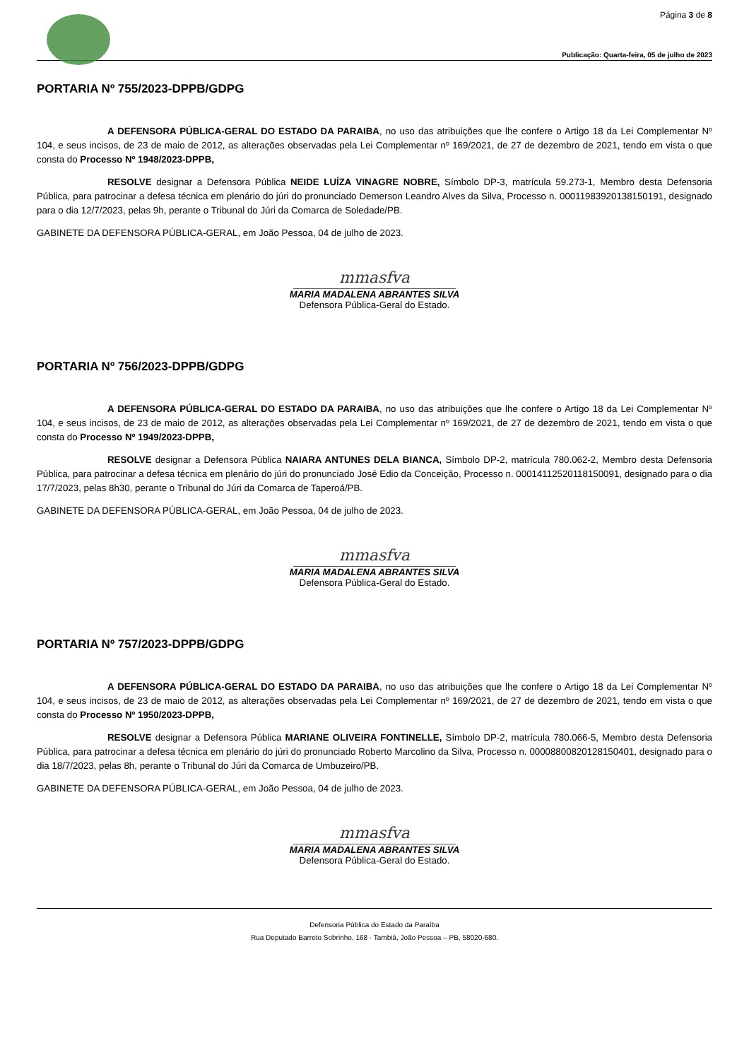Página 3 de 8
Publicação: Quarta-feira, 05 de julho de 2023
PORTARIA Nº 755/2023-DPPB/GDPG
A DEFENSORA PÚBLICA-GERAL DO ESTADO DA PARAIBA, no uso das atribuições que lhe confere o Artigo 18 da Lei Complementar Nº 104, e seus incisos, de 23 de maio de 2012, as alterações observadas pela Lei Complementar nº 169/2021, de 27 de dezembro de 2021, tendo em vista o que consta do Processo Nº 1948/2023-DPPB,
RESOLVE designar a Defensora Pública NEIDE LUÍZA VINAGRE NOBRE, Símbolo DP-3, matrícula 59.273-1, Membro desta Defensoria Pública, para patrocinar a defesa técnica em plenário do júri do pronunciado Demerson Leandro Alves da Silva, Processo n. 00011983920138150191, designado para o dia 12/7/2023, pelas 9h, perante o Tribunal do Júri da Comarca de Soledade/PB.
GABINETE DA DEFENSORA PÚBLICA-GERAL, em João Pessoa, 04 de julho de 2023.
mmasfva
MARIA MADALENA ABRANTES SILVA
Defensora Pública-Geral do Estado.
PORTARIA Nº 756/2023-DPPB/GDPG
A DEFENSORA PÚBLICA-GERAL DO ESTADO DA PARAIBA, no uso das atribuições que lhe confere o Artigo 18 da Lei Complementar Nº 104, e seus incisos, de 23 de maio de 2012, as alterações observadas pela Lei Complementar nº 169/2021, de 27 de dezembro de 2021, tendo em vista o que consta do Processo Nº 1949/2023-DPPB,
RESOLVE designar a Defensora Pública NAIARA ANTUNES DELA BIANCA, Símbolo DP-2, matrícula 780.062-2, Membro desta Defensoria Pública, para patrocinar a defesa técnica em plenário do júri do pronunciado José Edio da Conceição, Processo n. 00014112520118150091, designado para o dia 17/7/2023, pelas 8h30, perante o Tribunal do Júri da Comarca de Taperoá/PB.
GABINETE DA DEFENSORA PÚBLICA-GERAL, em João Pessoa, 04 de julho de 2023.
mmasfva
MARIA MADALENA ABRANTES SILVA
Defensora Pública-Geral do Estado.
PORTARIA Nº 757/2023-DPPB/GDPG
A DEFENSORA PÚBLICA-GERAL DO ESTADO DA PARAIBA, no uso das atribuições que lhe confere o Artigo 18 da Lei Complementar Nº 104, e seus incisos, de 23 de maio de 2012, as alterações observadas pela Lei Complementar nº 169/2021, de 27 de dezembro de 2021, tendo em vista o que consta do Processo Nº 1950/2023-DPPB,
RESOLVE designar a Defensora Pública MARIANE OLIVEIRA FONTINELLE, Símbolo DP-2, matrícula 780.066-5, Membro desta Defensoria Pública, para patrocinar a defesa técnica em plenário do júri do pronunciado Roberto Marcolino da Silva, Processo n. 00008800820128150401, designado para o dia 18/7/2023, pelas 8h, perante o Tribunal do Júri da Comarca de Umbuzeiro/PB.
GABINETE DA DEFENSORA PÚBLICA-GERAL, em João Pessoa, 04 de julho de 2023.
mmasfva
MARIA MADALENA ABRANTES SILVA
Defensora Pública-Geral do Estado.
Defensoria Pública do Estado da Paraíba
Rua Deputado Barreto Sobrinho, 168 - Tambiá, João Pessoa – PB, 58020-680.